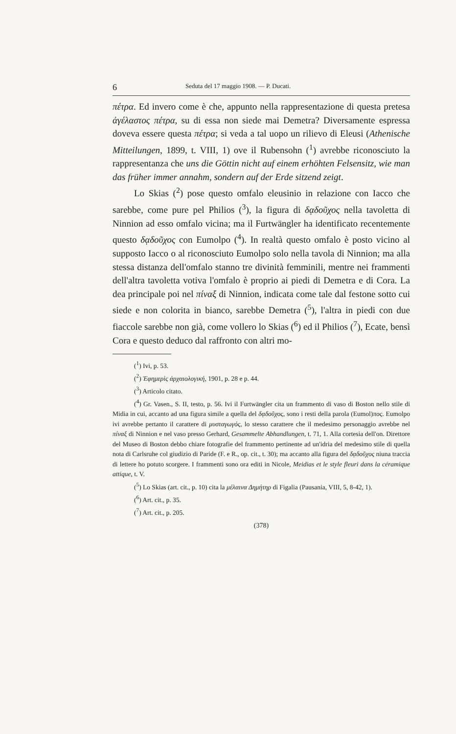6 Seduta del 17 maggio 1908. — P. Ducati.
πέτρα. Ed invero come è che, appunto nella rappresentazione di questa pretesa ἀγέλαστος πέτρα, su di essa non siede mai Demetra? Diversamente espressa doveva essere questa πέτρα; si veda a tal uopo un rilievo di Eleusi (Athenische Mitteilungen, 1899, t. VIII, 1) ove il Rubensohn (<sup>1</sup>) avrebbe riconosciuto la rappresentanza che uns die Göttin nicht auf einem erhöhten Felsensitz, wie man das früher immer annahm, sondern auf der Erde sitzend zeigt.
Lo Skias (<sup>2</sup>) pose questo omfalo eleusinio in relazione con Iacco che sarebbe, come pure pel Philios (<sup>3</sup>), la figura di δᾳδοῦχος nella tavoletta di Ninnion ad esso omfalo vicina; ma il Furtwängler ha identificato recentemente questo δᾳδοῦχος con Eumolpo (<sup>4</sup>). In realtà questo omfalo è posto vicino al supposto Iacco o al riconosciuto Eumolpo solo nella tavola di Ninnion; ma alla stessa distanza dell'omfalo stanno tre divinità femminili, mentre nei frammenti dell'altra tavoletta votiva l'omfalo è proprio ai piedi di Demetra e di Cora. La dea principale poi nel πίναξ di Ninnion, indicata come tale dal festone sotto cui siede e non colorita in bianco, sarebbe Demetra (<sup>5</sup>), l'altra in piedi con due fiaccole sarebbe non già, come vollero lo Skias (<sup>6</sup>) ed il Philios (<sup>7</sup>), Ecate, bensì Cora e questo deduco dal raffronto con altri mo-
(<sup>1</sup>) Ivi, p. 53.
(<sup>2</sup>) Ἐφημερὶς ἀρχαιολογική, 1901, p. 28 e p. 44.
(<sup>3</sup>) Articolo citato.
(<sup>4</sup>) Gr. Vasen., S. II, testo, p. 56. Ivi il Furtwängler cita un frammento di vaso di Boston nello stile di Midia in cui, accanto ad una figura simile a quella del δᾳδοῦχος, sono i resti della parola (Eumol)πος. Eumolpo ivi avrebbe pertanto il carattere di μυσταγωγός, lo stesso carattere che il medesimo personaggio avrebbe nel πίναξ di Ninnion e nel vaso presso Gerhard, Gesammelte Abhandlungen, t. 71, 1. Alla cortesia dell'on. Direttore del Museo di Boston debbo chiare fotografie del frammento pertinente ad un'idria del medesimo stile di quella nota di Carlsruhe col giudizio di Paride (F. e R., op. cit., t. 30); ma accanto alla figura del δᾳδοῦχος niuna traccia di lettere ho potuto scorgere. I frammenti sono ora editi in Nicole, Meidias et le style fleuri dans la céramique attique, t. V.
(<sup>5</sup>) Lo Skias (art. cit., p. 10) cita la μέλαινα Δημήτηρ di Figalia (Pausania, VIII, 5, 8-42, 1).
(<sup>6</sup>) Art. cit., p. 35.
(<sup>7</sup>) Art. cit., p. 205.
(378)